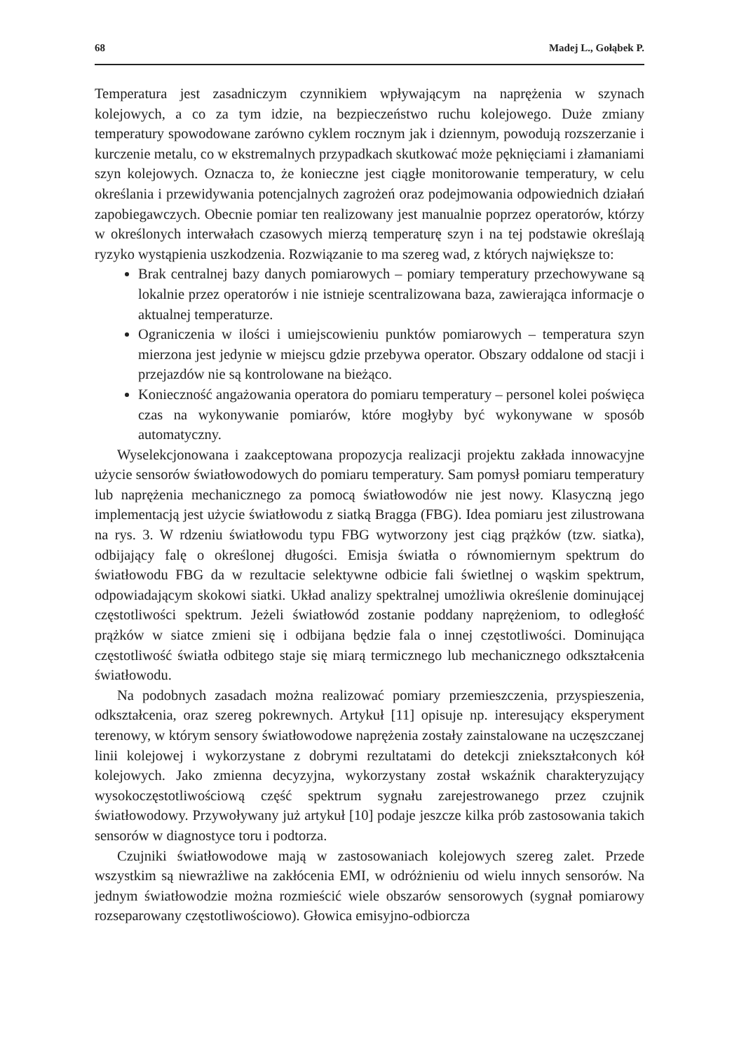68 Madej L., Gołąbek P.
Temperatura jest zasadniczym czynnikiem wpływającym na naprężenia w szynach kolejowych, a co za tym idzie, na bezpieczeństwo ruchu kolejowego. Duże zmiany temperatury spowodowane zarówno cyklem rocznym jak i dziennym, powodują rozszerzanie i kurczenie metalu, co w ekstremalnych przypadkach skutkować może pęknięciami i złamaniami szyn kolejowych. Oznacza to, że konieczne jest ciągłe monitorowanie temperatury, w celu określania i przewidywania potencjalnych zagrożeń oraz podejmowania odpowiednich działań zapobiegawczych. Obecnie pomiar ten realizowany jest manualnie poprzez operatorów, którzy w określonych interwałach czasowych mierzą temperaturę szyn i na tej podstawie określają ryzyko wystąpienia uszkodzenia. Rozwiązanie to ma szereg wad, z których największe to:
Brak centralnej bazy danych pomiarowych – pomiary temperatury przechowywane są lokalnie przez operatorów i nie istnieje scentralizowana baza, zawierająca informacje o aktualnej temperaturze.
Ograniczenia w ilości i umiejscowieniu punktów pomiarowych – temperatura szyn mierzona jest jedynie w miejscu gdzie przebywa operator. Obszary oddalone od stacji i przejazdów nie są kontrolowane na bieżąco.
Konieczność angażowania operatora do pomiaru temperatury – personel kolei poświęca czas na wykonywanie pomiarów, które mogłyby być wykonywane w sposób automatyczny.
Wyselekcjonowana i zaakceptowana propozycja realizacji projektu zakłada innowacyjne użycie sensorów światłowodowych do pomiaru temperatury. Sam pomysł pomiaru temperatury lub naprężenia mechanicznego za pomocą światłowodów nie jest nowy. Klasyczną jego implementacją jest użycie światłowodu z siatką Bragga (FBG). Idea pomiaru jest zilustrowana na rys. 3. W rdzeniu światłowodu typu FBG wytworzony jest ciąg prążków (tzw. siatka), odbijający falę o określonej długości. Emisja światła o równomiernym spektrum do światłowodu FBG da w rezultacie selektywne odbicie fali świetlnej o wąskim spektrum, odpowiadającym skokowi siatki. Układ analizy spektralnej umożliwia określenie dominującej częstotliwości spektrum. Jeżeli światłowód zostanie poddany naprężeniom, to odległość prążków w siatce zmieni się i odbijana będzie fala o innej częstotliwości. Dominująca częstotliwość światła odbitego staje się miarą termicznego lub mechanicznego odkształcenia światłowodu.
Na podobnych zasadach można realizować pomiary przemieszczenia, przyspieszenia, odkształcenia, oraz szereg pokrewnych. Artykuł [11] opisuje np. interesujący eksperyment terenowy, w którym sensory światłowodowe naprężenia zostały zainstalowane na uczęszczanej linii kolejowej i wykorzystane z dobrymi rezultatami do detekcji zniekształconych kół kolejowych. Jako zmienna decyzyjna, wykorzystany został wskaźnik charakteryzujący wysokoczęstotliwościową część spektrum sygnału zarejestrowanego przez czujnik światłowodowy. Przywoływany już artykuł [10] podaje jeszcze kilka prób zastosowania takich sensorów w diagnostyce toru i podtorza.
Czujniki światłowodowe mają w zastosowaniach kolejowych szereg zalet. Przede wszystkim są niewrażliwe na zakłócenia EMI, w odróżnieniu od wielu innych sensorów. Na jednym światłowodzie można rozmieścić wiele obszarów sensorowych (sygnał pomiarowy rozseparowany częstotliwościowo). Głowica emisyjno-odbiorcza